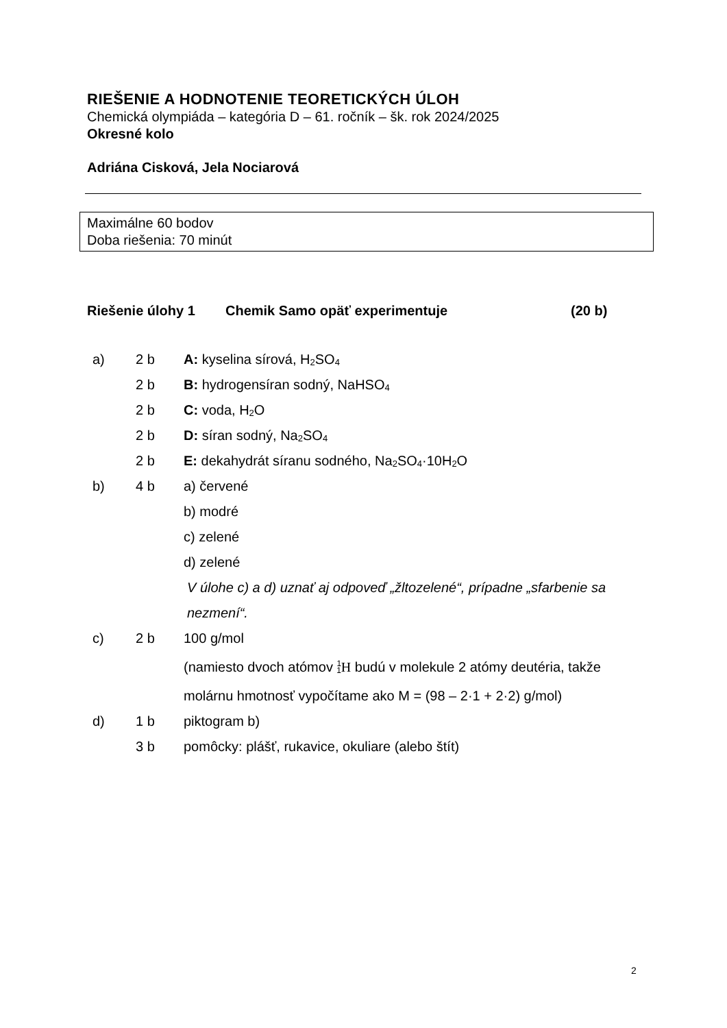RIEŠENIE A HODNOTENIE TEORETICKÝCH ÚLOH
Chemická olympiáda – kategória D – 61. ročník – šk. rok 2024/2025
Okresné kolo
Adriána Cisková, Jela Nociarová
Maximálne 60 bodov
Doba riešenia: 70 minút
Riešenie úlohy 1 Chemik Samo opäť experimentuje (20 b)
| a) | 2 b | A: kyselina sírová, H<sub>2</sub>SO<sub>4</sub> |
| | 2 b | B: hydrogensíran sodný, NaHSO<sub>4</sub> |
| | 2 b | C: voda, H<sub>2</sub>O |
| | 2 b | D: síran sodný, Na<sub>2</sub>SO<sub>4</sub> |
| | 2 b | E: dekahydrát síranu sodného, Na<sub>2</sub>SO<sub>4</sub>·10H<sub>2</sub>O |
| b) | 4 b | a) červené |
| | | b) modré |
| | | c) zelené |
| | | d) zelené |
| | | V úlohe c) a d) uznať aj odpoveď „žltozelené“, prípadne „sfarbenie sa nezmení“. |
| c) | 2 b | 100 g/mol |
| | | (namiesto dvoch atómov <sup>1</sup><sub>1</sub> H budú v molekule 2 atómy deutéria, takže molárnu hmotnosť vypočítame ako M = (98 – 2·1 + 2·2) g/mol) |
| d) | 1 b | piktogram b) |
| | 3 b | pomôcky: plášť, rukavice, okuliare (alebo štít) |
2